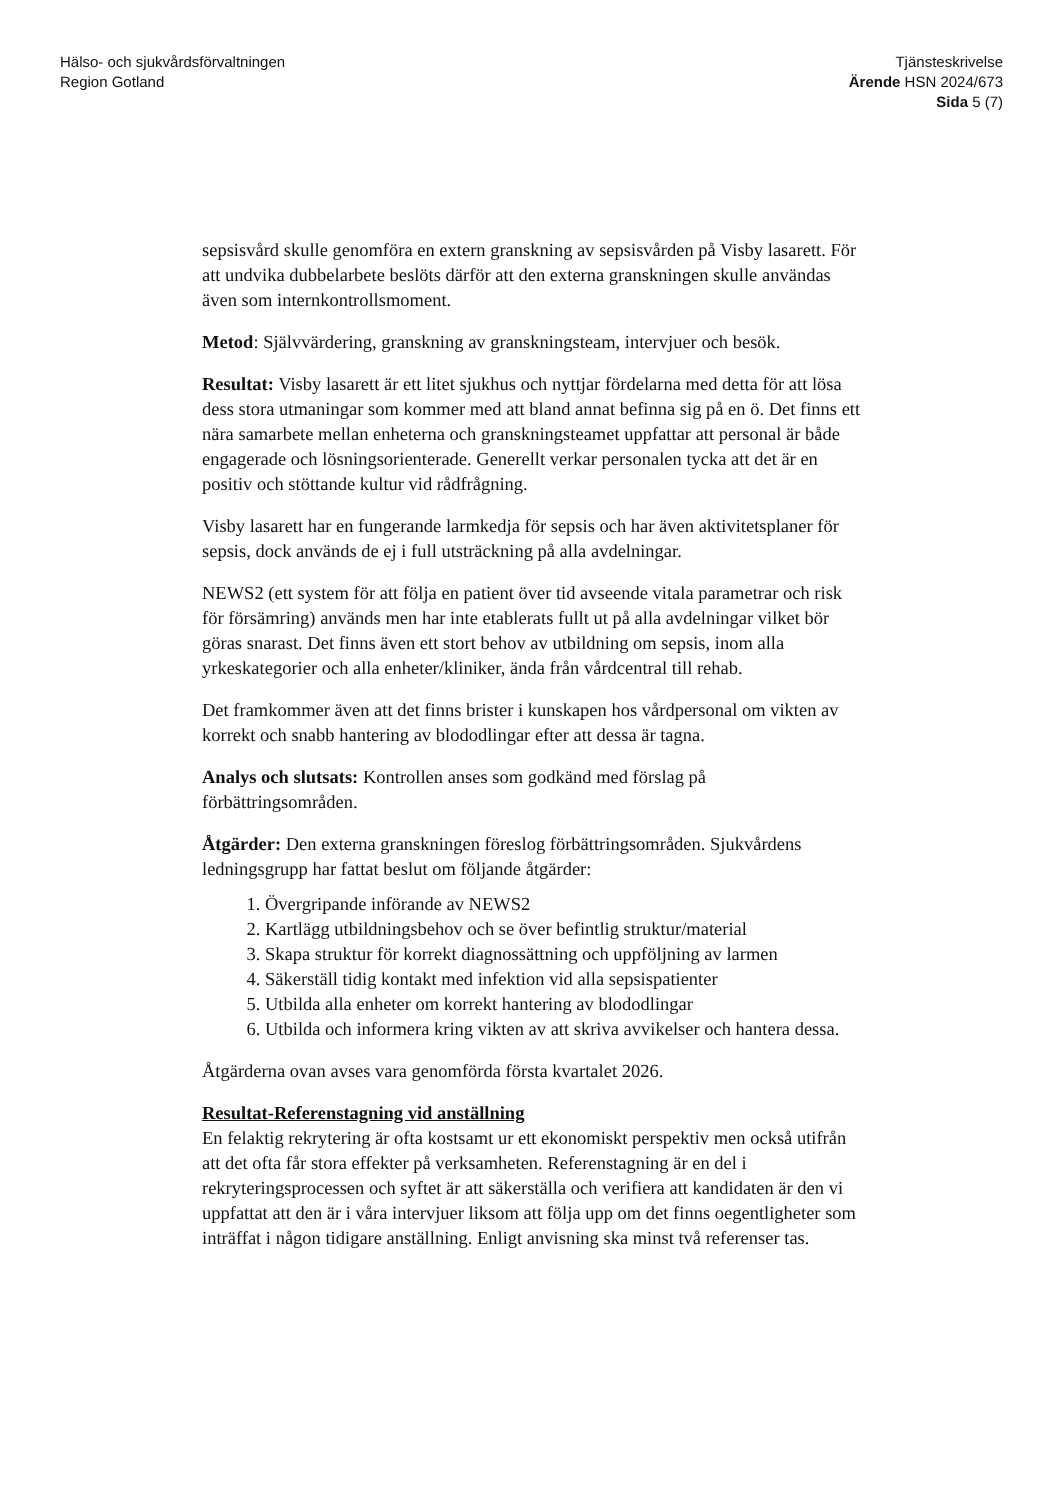Hälso- och sjukvårdsförvaltningen
Region Gotland
Tjänsteskrivelse
Ärende HSN 2024/673
Sida 5 (7)
sepsisvård skulle genomföra en extern granskning av sepsisvården på Visby lasarett. För att undvika dubbelarbete beslöts därför att den externa granskningen skulle användas även som internkontrollsmoment.
Metod: Självvärdering, granskning av granskningsteam, intervjuer och besök.
Resultat: Visby lasarett är ett litet sjukhus och nyttjar fördelarna med detta för att lösa dess stora utmaningar som kommer med att bland annat befinna sig på en ö. Det finns ett nära samarbete mellan enheterna och granskningsteamet uppfattar att personal är både engagerade och lösningsorienterade. Generellt verkar personalen tycka att det är en positiv och stöttande kultur vid rådfrågning.
Visby lasarett har en fungerande larmkedja för sepsis och har även aktivitetsplaner för sepsis, dock används de ej i full utsträckning på alla avdelningar.
NEWS2 (ett system för att följa en patient över tid avseende vitala parametrar och risk för försämring) används men har inte etablerats fullt ut på alla avdelningar vilket bör göras snarast. Det finns även ett stort behov av utbildning om sepsis, inom alla yrkeskategorier och alla enheter/kliniker, ända från vårdcentral till rehab.
Det framkommer även att det finns brister i kunskapen hos vårdpersonal om vikten av korrekt och snabb hantering av blododlingar efter att dessa är tagna.
Analys och slutsats: Kontrollen anses som godkänd med förslag på förbättringsområden.
Åtgärder: Den externa granskningen föreslog förbättringsområden. Sjukvårdens ledningsgrupp har fattat beslut om följande åtgärder:
1. Övergripande införande av NEWS2
2. Kartlägg utbildningsbehov och se över befintlig struktur/material
3. Skapa struktur för korrekt diagnossättning och uppföljning av larmen
4. Säkerställ tidig kontakt med infektion vid alla sepsispatienter
5. Utbilda alla enheter om korrekt hantering av blododlingar
6. Utbilda och informera kring vikten av att skriva avvikelser och hantera dessa.
Åtgärderna ovan avses vara genomförda första kvartalet 2026.
Resultat-Referenstagning vid anställning
En felaktig rekrytering är ofta kostsamt ur ett ekonomiskt perspektiv men också utifrån att det ofta får stora effekter på verksamheten. Referenstagning är en del i rekryteringsprocessen och syftet är att säkerställa och verifiera att kandidaten är den vi uppfattat att den är i våra intervjuer liksom att följa upp om det finns oegentligheter som inträffat i någon tidigare anställning. Enligt anvisning ska minst två referenser tas.